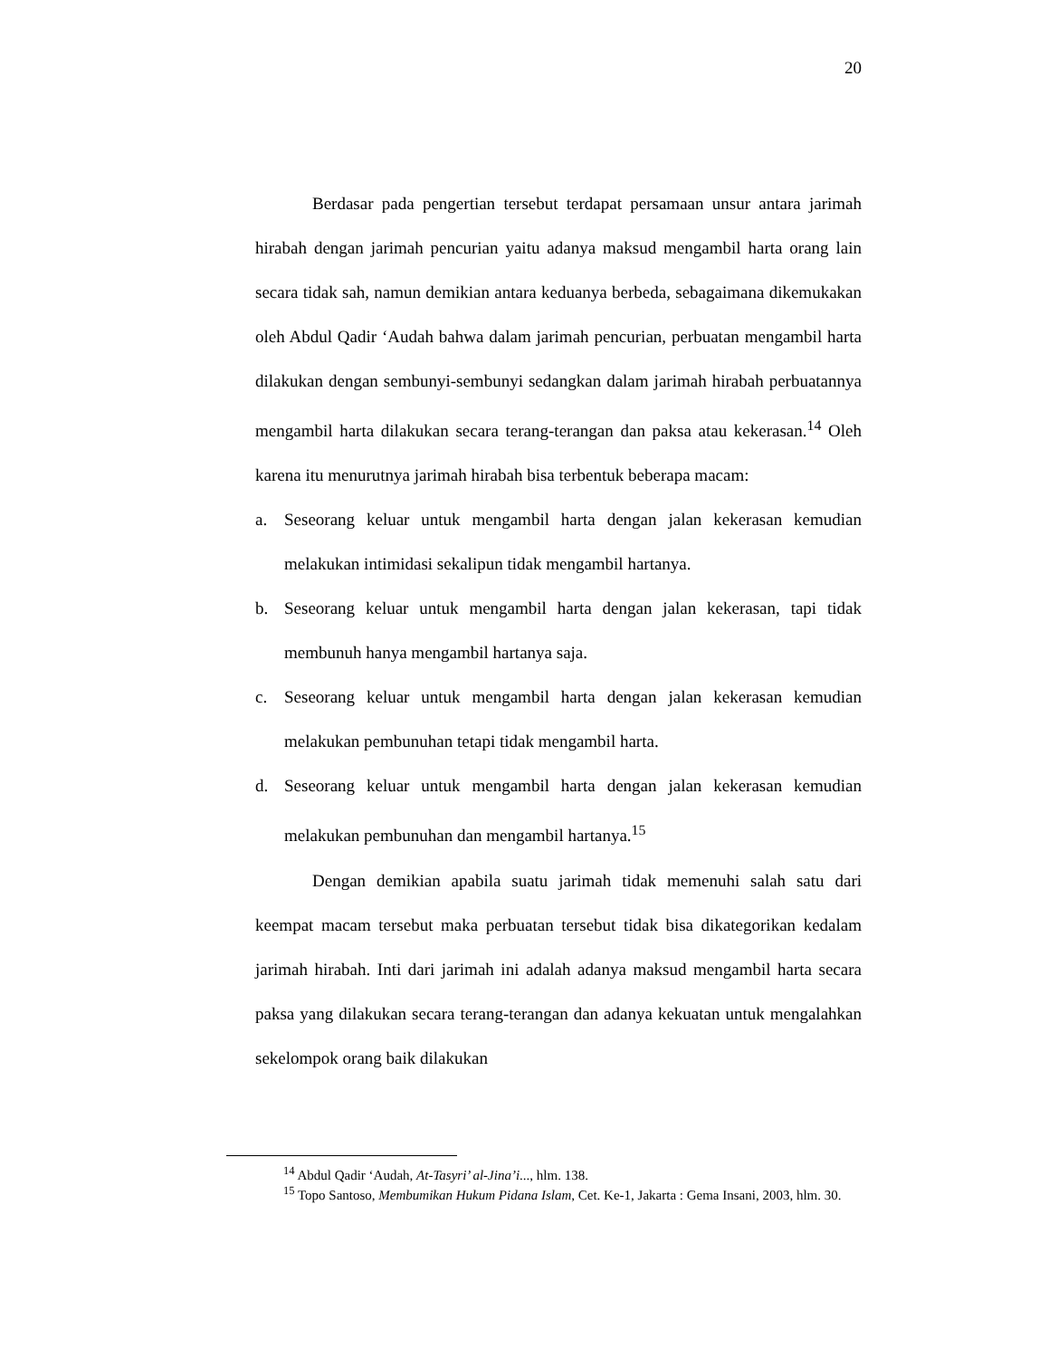20
Berdasar pada pengertian tersebut terdapat persamaan unsur antara jarimah hirabah dengan jarimah pencurian yaitu adanya maksud mengambil harta orang lain secara tidak sah, namun demikian antara keduanya berbeda, sebagaimana dikemukakan oleh Abdul Qadir ‘Audah bahwa dalam jarimah pencurian, perbuatan mengambil harta dilakukan dengan sembunyi-sembunyi sedangkan dalam jarimah hirabah perbuatannya mengambil harta dilakukan secara terang-terangan dan paksa atau kekerasan.<sup>14</sup> Oleh karena itu menurutnya jarimah hirabah bisa terbentuk beberapa macam:
a. Seseorang keluar untuk mengambil harta dengan jalan kekerasan kemudian melakukan intimidasi sekalipun tidak mengambil hartanya.
b. Seseorang keluar untuk mengambil harta dengan jalan kekerasan, tapi tidak membunuh hanya mengambil hartanya saja.
c. Seseorang keluar untuk mengambil harta dengan jalan kekerasan kemudian melakukan pembunuhan tetapi tidak mengambil harta.
d. Seseorang keluar untuk mengambil harta dengan jalan kekerasan kemudian melakukan pembunuhan dan mengambil hartanya.<sup>15</sup>
Dengan demikian apabila suatu jarimah tidak memenuhi salah satu dari keempat macam tersebut maka perbuatan tersebut tidak bisa dikategorikan kedalam jarimah hirabah. Inti dari jarimah ini adalah adanya maksud mengambil harta secara paksa yang dilakukan secara terang-terangan dan adanya kekuatan untuk mengalahkan sekelompok orang baik dilakukan
<sup>14</sup> Abdul Qadir ‘Audah, At-Tasyri’ al-Jina’i..., hlm. 138.
<sup>15</sup> Topo Santoso, Membumikan Hukum Pidana Islam, Cet. Ke-1, Jakarta : Gema Insani, 2003, hlm. 30.